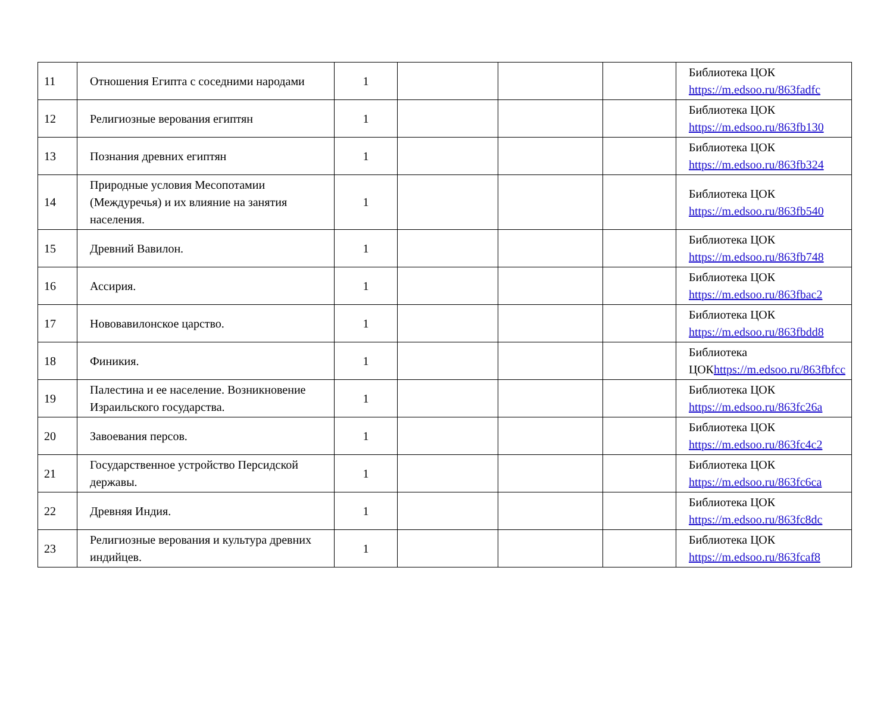| 11 | Отношения Египта с соседними народами | 1 | | | | Библиотека ЦОК https://m.edsoo.ru/863fadfc |
| 12 | Религиозные верования египтян | 1 | | | | Библиотека ЦОК https://m.edsoo.ru/863fb130 |
| 13 | Познания древних египтян | 1 | | | | Библиотека ЦОК https://m.edsoo.ru/863fb324 |
| 14 | Природные условия Месопотамии (Междуречья) и их влияние на занятия населения. | 1 | | | | Библиотека ЦОК https://m.edsoo.ru/863fb540 |
| 15 | Древний Вавилон. | 1 | | | | Библиотека ЦОК https://m.edsoo.ru/863fb748 |
| 16 | Ассирия. | 1 | | | | Библиотека ЦОК https://m.edsoo.ru/863fbac2 |
| 17 | Нововавилонское царство. | 1 | | | | Библиотека ЦОК https://m.edsoo.ru/863fbdd8 |
| 18 | Финикия. | 1 | | | | Библиотека ЦОК https://m.edsoo.ru/863fbfcc |
| 19 | Палестина и ее население. Возникновение Израильского государства. | 1 | | | | Библиотека ЦОК https://m.edsoo.ru/863fc26a |
| 20 | Завоевания персов. | 1 | | | | Библиотека ЦОК https://m.edsoo.ru/863fc4c2 |
| 21 | Государственное устройство Персидской державы. | 1 | | | | Библиотека ЦОК https://m.edsoo.ru/863fc6ca |
| 22 | Древняя Индия. | 1 | | | | Библиотека ЦОК https://m.edsoo.ru/863fc8dc |
| 23 | Религиозные верования и культура древних индийцев. | 1 | | | | Библиотека ЦОК https://m.edsoo.ru/863fcaf8 |